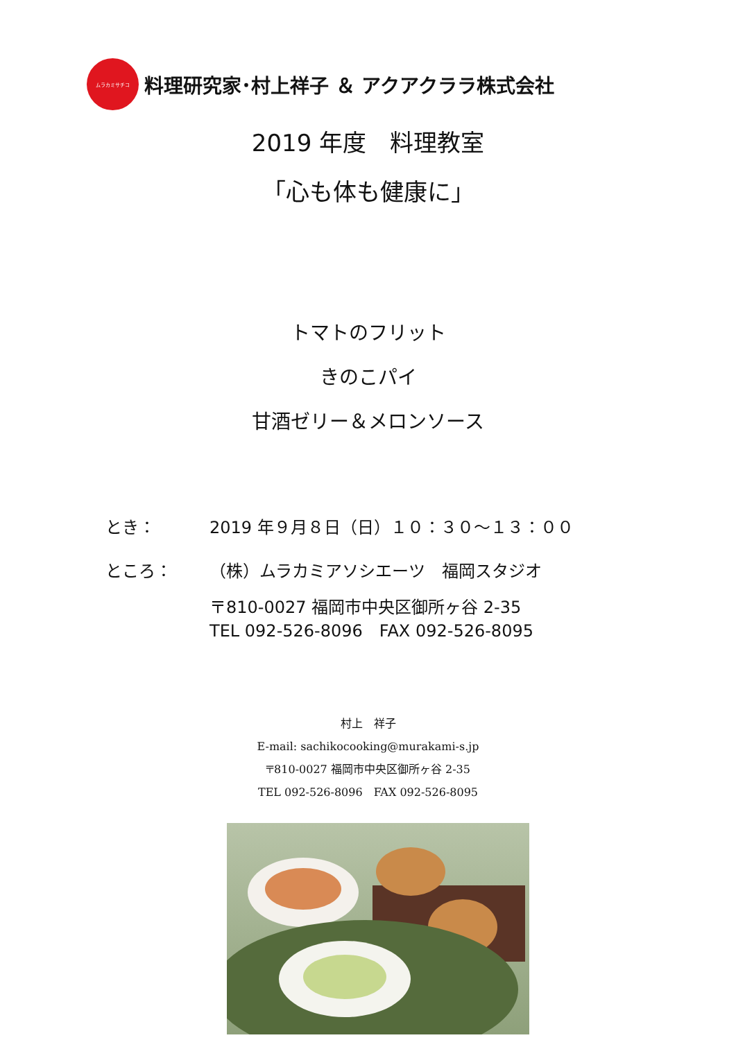ムラカミサチコ
料理研究家･村上祥子 ＆ アクアクララ株式会社
2019 年度　料理教室
「心も体も健康に」
トマトのフリット
きのこパイ
甘酒ゼリー＆メロンソース
とき： 2019 年９月８日（日）１０：３０～１３：００
ところ： （株）ムラカミアソシエーツ　福岡スタジオ
〒810-0027 福岡市中央区御所ヶ谷 2-35
TEL 092-526-8096　FAX 092-526-8095
村上　祥子
E-mail: sachikocooking@murakami-s.jp
〒810-0027 福岡市中央区御所ヶ谷 2-35
TEL 092-526-8096　FAX 092-526-8095